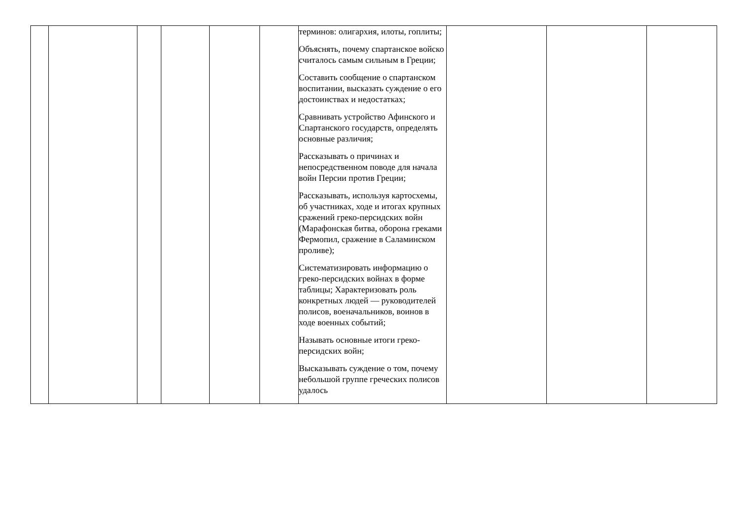| | | | | | | терминов: олигархия, илоты, гоплиты; Объяснять, почему спартанское войско считалось самым сильным в Греции; Составить сообщение о спартанском воспитании, высказать суждение о его достоинствах и недостатках; Сравнивать устройство Афинского и Спартанского государств, определять основные различия; Рассказывать о причинах и непосредственном поводе для начала войн Персии против Греции; Рассказывать, используя картосхемы, об участниках, ходе и итогах крупных сражений греко-персидских войн (Марафонская битва, оборона греками Фермопил, сражение в Саламинском проливе); Систематизировать информацию о греко-персидских войнах в форме таблицы; Характеризовать роль конкретных людей — руководителей полисов, военачальников, воинов в ходе военных событий; Называть основные итоги греко-персидских войн; Высказывать суждение о том, почему небольшой группе греческих полисов удалось | | | |